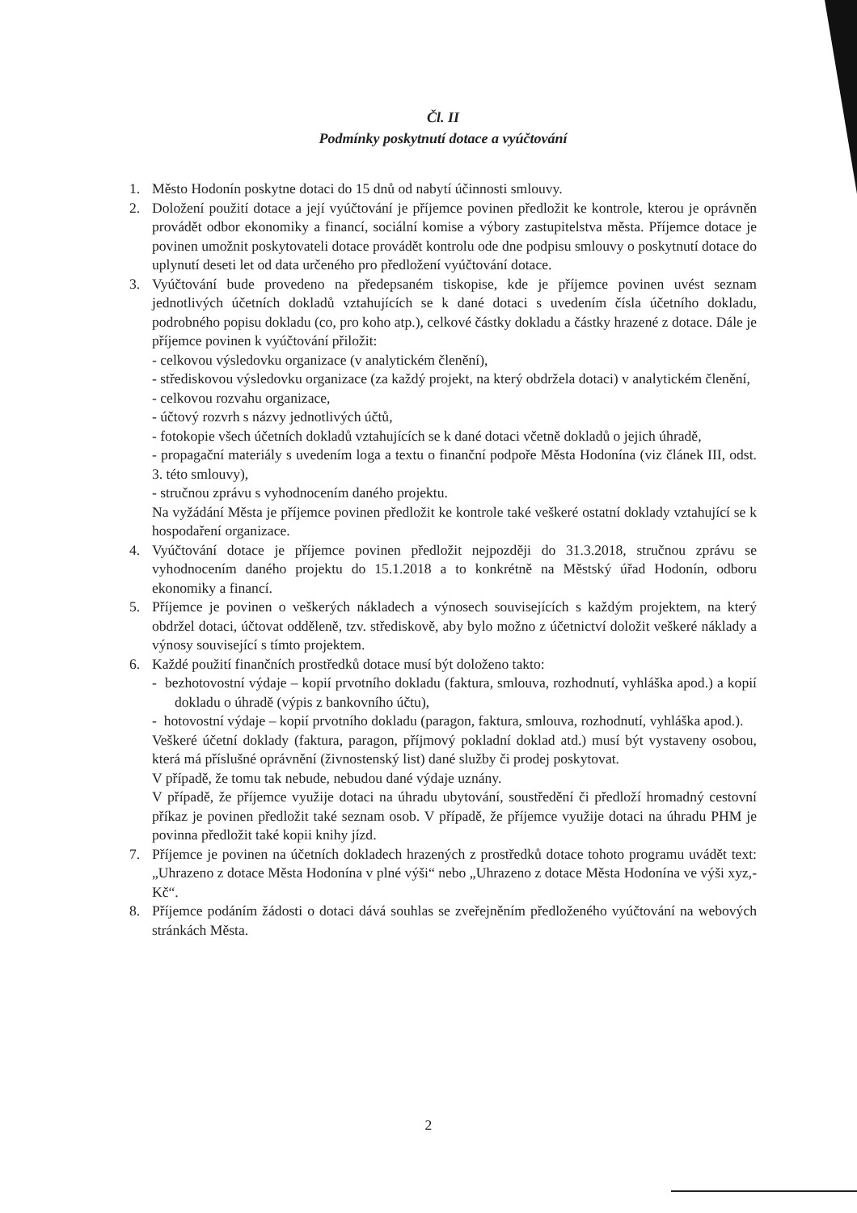Čl. II
Podmínky poskytnutí dotace a vyúčtování
1. Město Hodonín poskytne dotaci do 15 dnů od nabytí účinnosti smlouvy.
2. Doložení použití dotace a její vyúčtování je příjemce povinen předložit ke kontrole, kterou je oprávněn provádět odbor ekonomiky a financí, sociální komise a výbory zastupitelstva města. Příjemce dotace je povinen umožnit poskytovateli dotace provádět kontrolu ode dne podpisu smlouvy o poskytnutí dotace do uplynutí deseti let od data určeného pro předložení vyúčtování dotace.
3. Vyúčtování bude provedeno na předepsaném tiskopise, kde je příjemce povinen uvést seznam jednotlivých účetních dokladů vztahujících se k dané dotaci s uvedením čísla účetního dokladu, podrobného popisu dokladu (co, pro koho atp.), celkové částky dokladu a částky hrazené z dotace. Dále je příjemce povinen k vyúčtování přiložit:
- celkovou výsledovku organizace (v analytickém členění),
- střediskovou výsledovku organizace (za každý projekt, na který obdržela dotaci) v analytickém členění,
- celkovou rozvahu organizace,
- účtový rozvrh s názvy jednotlivých účtů,
- fotokopie všech účetních dokladů vztahujících se k dané dotaci včetně dokladů o jejich úhradě,
- propagační materiály s uvedením loga a textu o finanční podpoře Města Hodonína (viz článek III, odst. 3. této smlouvy),
- stručnou zprávu s vyhodnocením daného projektu.
Na vyžádání Města je příjemce povinen předložit ke kontrole také veškeré ostatní doklady vztahující se k hospodaření organizace.
4. Vyúčtování dotace je příjemce povinen předložit nejpozději do 31.3.2018, stručnou zprávu se vyhodnocením daného projektu do 15.1.2018 a to konkrétně na Městský úřad Hodonín, odboru ekonomiky a financí.
5. Příjemce je povinen o veškerých nákladech a výnosech souvisejících s každým projektem, na který obdržel dotaci, účtovat odděleně, tzv. střediskově, aby bylo možno z účetnictví doložit veškeré náklady a výnosy související s tímto projektem.
6. Každé použití finančních prostředků dotace musí být doloženo takto:
- bezhotovostní výdaje – kopií prvotního dokladu (faktura, smlouva, rozhodnutí, vyhláška apod.) a kopií dokladu o úhradě (výpis z bankovního účtu),
- hotovostní výdaje – kopií prvotního dokladu (paragon, faktura, smlouva, rozhodnutí, vyhláška apod.).
Veškeré účetní doklady (faktura, paragon, příjmový pokladní doklad atd.) musí být vystaveny osobou, která má příslušné oprávnění (živnostenský list) dané služby či prodej poskytovat.
V případě, že tomu tak nebude, nebudou dané výdaje uznány.
V případě, že příjemce využije dotaci na úhradu ubytování, soustředění či předloží hromadný cestovní příkaz je povinen předložit také seznam osob. V případě, že příjemce využije dotaci na úhradu PHM je povinna předložit také kopii knihy jízd.
7. Příjemce je povinen na účetních dokladech hrazených z prostředků dotace tohoto programu uvádět text: „Uhrazeno z dotace Města Hodonína v plné výši“ nebo „Uhrazeno z dotace Města Hodonína ve výši xyz,- Kč“.
8. Příjemce podáním žádosti o dotaci dává souhlas se zveřejněním předloženého vyúčtování na webových stránkách Města.
2